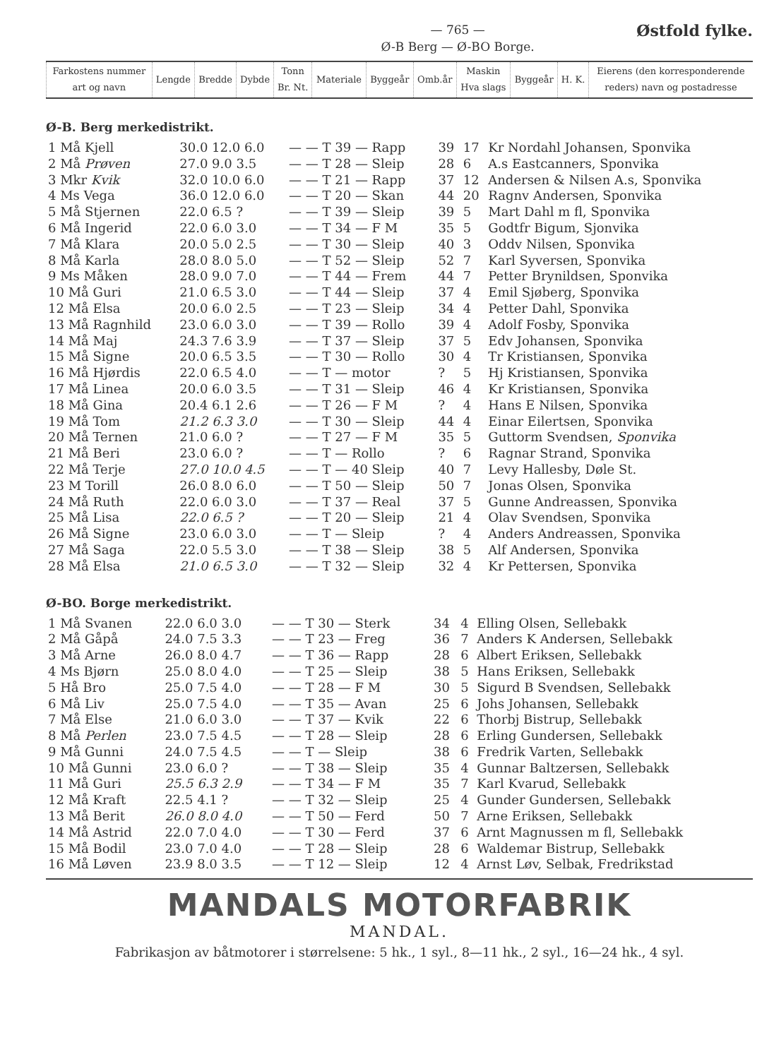— 765 —
Ø-B Berg — Ø-BO Borge.
Østfold fylke.
| Farkostens nummer art og navn | Lengde | Bredde | Dybde | Tonn Br. Nt. | Materiale | Byggeår | Omb.år | Maskin Hva slags | Byggeår | H. K. | Eierens (den korresponderende reders) navn og postadresse |
Ø-B. Berg merkedistrikt.
| 1 Må Kjell | 30.0 12.0 6.0 | — — T 39 — Rapp | 39 | 17 | Kr Nordahl Johansen, Sponvika |
| 2 Må Prøven | 27.0 9.0 3.5 | — — T 28 — Sleip | 28 | 6 | A.s Eastcanners, Sponvika |
| 3 Mkr Kvik | 32.0 10.0 6.0 | — — T 21 — Rapp | 37 | 12 | Andersen & Nilsen A.s, Sponvika |
| 4 Ms Vega | 36.0 12.0 6.0 | — — T 20 — Skan | 44 | 20 | Ragnv Andersen, Sponvika |
| 5 Må Stjernen | 22.0 6.5 ? | — — T 39 — Sleip | 39 | 5 | Mart Dahl m fl, Sponvika |
| 6 Må Ingerid | 22.0 6.0 3.0 | — — T 34 — F M | 35 | 5 | Godtfr Bigum, Sjonvika |
| 7 Må Klara | 20.0 5.0 2.5 | — — T 30 — Sleip | 40 | 3 | Oddv Nilsen, Sponvika |
| 8 Må Karla | 28.0 8.0 5.0 | — — T 52 — Sleip | 52 | 7 | Karl Syversen, Sponvika |
| 9 Ms Måken | 28.0 9.0 7.0 | — — T 44 — Frem | 44 | 7 | Petter Brynildsen, Sponvika |
| 10 Må Guri | 21.0 6.5 3.0 | — — T 44 — Sleip | 37 | 4 | Emil Sjøberg, Sponvika |
| 12 Må Elsa | 20.0 6.0 2.5 | — — T 23 — Sleip | 34 | 4 | Petter Dahl, Sponvika |
| 13 Må Ragnhild | 23.0 6.0 3.0 | — — T 39 — Rollo | 39 | 4 | Adolf Fosby, Sponvika |
| 14 Må Maj | 24.3 7.6 3.9 | — — T 37 — Sleip | 37 | 5 | Edv Johansen, Sponvika |
| 15 Må Signe | 20.0 6.5 3.5 | — — T 30 — Rollo | 30 | 4 | Tr Kristiansen, Sponvika |
| 16 Må Hjørdis | 22.0 6.5 4.0 | — — T — motor | ? | 5 | Hj Kristiansen, Sponvika |
| 17 Må Linea | 20.0 6.0 3.5 | — — T 31 — Sleip | 46 | 4 | Kr Kristiansen, Sponvika |
| 18 Må Gina | 20.4 6.1 2.6 | — — T 26 — F M | ? | 4 | Hans E Nilsen, Sponvika |
| 19 Må Tom | 21.2 6.3 3.0 | — — T 30 — Sleip | 44 | 4 | Einar Eilertsen, Sponvika |
| 20 Må Ternen | 21.0 6.0 ? | — — T 27 — F M | 35 | 5 | Guttorm Svendsen, Sponvika |
| 21 Må Beri | 23.0 6.0 ? | — — T — Rollo | ? | 6 | Ragnar Strand, Sponvika |
| 22 Må Terje | 27.0 10.0 4.5 | — — T — 40 Sleip | 40 | 7 | Levy Hallesby, Døle St. |
| 23 M Torill | 26.0 8.0 6.0 | — — T 50 — Sleip | 50 | 7 | Jonas Olsen, Sponvika |
| 24 Må Ruth | 22.0 6.0 3.0 | — — T 37 — Real | 37 | 5 | Gunne Andreassen, Sponvika |
| 25 Må Lisa | 22.0 6.5 ? | — — T 20 — Sleip | 21 | 4 | Olav Svendsen, Sponvika |
| 26 Må Signe | 23.0 6.0 3.0 | — — T — Sleip | ? | 4 | Anders Andreassen, Sponvika |
| 27 Må Saga | 22.0 5.5 3.0 | — — T 38 — Sleip | 38 | 5 | Alf Andersen, Sponvika |
| 28 Må Elsa | 21.0 6.5 3.0 | — — T 32 — Sleip | 32 | 4 | Kr Pettersen, Sponvika |
Ø-BO. Borge merkedistrikt.
| 1 Må Svanen | 22.0 6.0 3.0 | — — T 30 — Sterk | 34 | 4 | Elling Olsen, Sellebakk |
| 2 Må Gåpå | 24.0 7.5 3.3 | — — T 23 — Freg | 36 | 7 | Anders K Andersen, Sellebakk |
| 3 Må Arne | 26.0 8.0 4.7 | — — T 36 — Rapp | 28 | 6 | Albert Eriksen, Sellebakk |
| 4 Ms Bjørn | 25.0 8.0 4.0 | — — T 25 — Sleip | 38 | 5 | Hans Eriksen, Sellebakk |
| 5 Hå Bro | 25.0 7.5 4.0 | — — T 28 — F M | 30 | 5 | Sigurd B Svendsen, Sellebakk |
| 6 Må Liv | 25.0 7.5 4.0 | — — T 35 — Avan | 25 | 6 | Johs Johansen, Sellebakk |
| 7 Må Else | 21.0 6.0 3.0 | — — T 37 — Kvik | 22 | 6 | Thorbj Bistrup, Sellebakk |
| 8 Må Perlen | 23.0 7.5 4.5 | — — T 28 — Sleip | 28 | 6 | Erling Gundersen, Sellebakk |
| 9 Må Gunni | 24.0 7.5 4.5 | — — T — Sleip | 38 | 6 | Fredrik Varten, Sellebakk |
| 10 Må Gunni | 23.0 6.0 ? | — — T 38 — Sleip | 35 | 4 | Gunnar Baltzersen, Sellebakk |
| 11 Må Guri | 25.5 6.3 2.9 | — — T 34 — F M | 35 | 7 | Karl Kvarud, Sellebakk |
| 12 Må Kraft | 22.5 4.1 ? | — — T 32 — Sleip | 25 | 4 | Gunder Gundersen, Sellebakk |
| 13 Må Berit | 26.0 8.0 4.0 | — — T 50 — Ferd | 50 | 7 | Arne Eriksen, Sellebakk |
| 14 Må Astrid | 22.0 7.0 4.0 | — — T 30 — Ferd | 37 | 6 | Arnt Magnussen m fl, Sellebakk |
| 15 Må Bodil | 23.0 7.0 4.0 | — — T 28 — Sleip | 28 | 6 | Waldemar Bistrup, Sellebakk |
| 16 Må Løven | 23.9 8.0 3.5 | — — T 12 — Sleip | 12 | 4 | Arnst Løv, Selbak, Fredrikstad |
MANDALS MOTORFABRIK
MANDAL.
Fabrikasjon av båtmotorer i størrelsene: 5 hk., 1 syl., 8—11 hk., 2 syl., 16—24 hk., 4 syl.